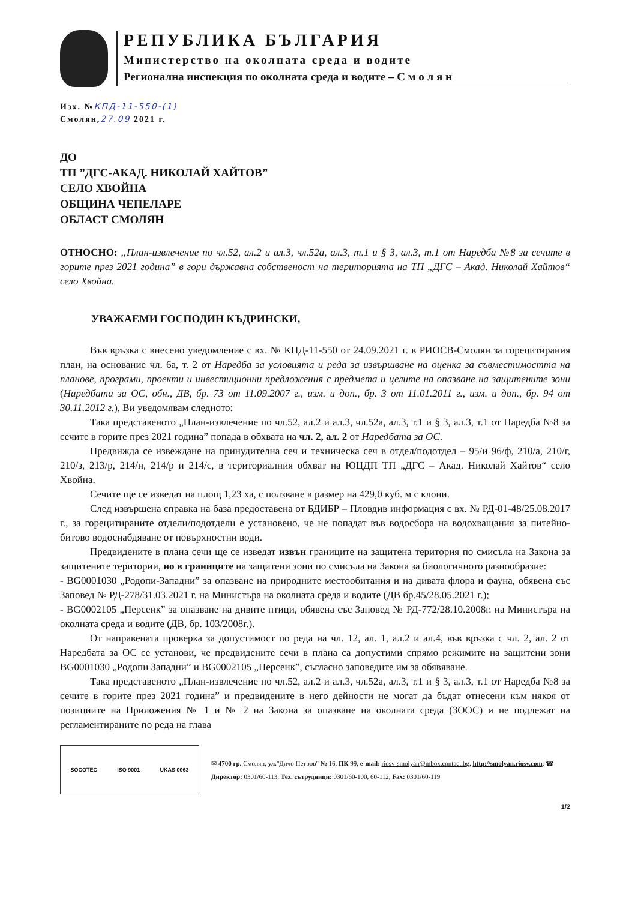РЕПУБЛИКА БЪЛГАРИЯ
Министерство на околната среда и водите
Регионална инспекция по околната среда и водите – С м о л я н
Изх. №КПД-11-550-(1)
Смолян,27.09 2021 г.
ДО
ТП ”ДГС-АКАД. НИКОЛАЙ ХАЙТОВ”
СЕЛО ХВОЙНА
ОБЩИНА ЧЕПЕЛАРЕ
ОБЛАСТ СМОЛЯН
ОТНОСНО: „План-извлечение по чл.52, ал.2 и ал.3, чл.52а, ал.3, т.1 и § 3, ал.3, т.1 от Наредба №8 за сечите в горите през 2021 година” в гори държавна собственост на територията на ТП „ДГС – Акад. Николай Хайтов“ село Хвойна.
УВАЖАЕМИ ГОСПОДИН КЪДРИНСКИ,
Във връзка с внесено уведомление с вх. № КПД-11-550 от 24.09.2021 г. в РИОСВ-Смолян за горецитирания план, на основание чл. 6а, т. 2 от Наредба за условията и реда за извършване на оценка за съвместимостта на планове, програми, проекти и инвестиционни предложения с предмета и целите на опазване на защитените зони (Наредбата за ОС, обн., ДВ, бр. 73 от 11.09.2007 г., изм. и доп., бр. 3 от 11.01.2011 г., изм. и доп., бр. 94 от 30.11.2012 г.), Ви уведомявам следното:
Така представеното „План-извлечение по чл.52, ал.2 и ал.3, чл.52а, ал.3, т.1 и § 3, ал.3, т.1 от Наредба №8 за сечите в горите през 2021 година” попада в обхвата на чл. 2, ал. 2 от Наредбата за ОС.
Предвижда се извеждане на принудителна сеч и техническа сеч в отдел/подотдел – 95/и 96/ф, 210/а, 210/г, 210/з, 213/р, 214/н, 214/р и 214/с, в териториалния обхват на ЮЦДП ТП „ДГС – Акад. Николай Хайтов“ село Хвойна.
Сечите ще се изведат на площ 1,23 ха, с ползване в размер на 429,0 куб. м с клони.
След извършена справка на база предоставена от БДИБР – Пловдив информация с вх. № РД-01-48/25.08.2017 г., за горецитираните отдели/подотдели е установено, че не попадат във водосбора на водохващания за питейно-битово водоснабдяване от повърхностни води.
Предвидените в плана сечи ще се изведат извън границите на защитена територия по смисъла на Закона за защитените територии, но в границите на защитени зони по смисъла на Закона за биологичното разнообразие:
- BG0001030 „Родопи-Западни” за опазване на природните местообитания и на дивата флора и фауна, обявена със Заповед № РД-278/31.03.2021 г. на Министъра на околната среда и водите (ДВ бр.45/28.05.2021 г.);
- BG0002105 „Персенк” за опазване на дивите птици, обявена със Заповед № РД-772/28.10.2008г. на Министъра на околната среда и водите (ДВ, бр. 103/2008г.).
От направената проверка за допустимост по реда на чл. 12, ал. 1, ал.2 и ал.4, във връзка с чл. 2, ал. 2 от Наредбата за ОС се установи, че предвидените сечи в плана са допустими спрямо режимите на защитени зони BG0001030 „Родопи Западни” и BG0002105 „Персенк”, съгласно заповедите им за обявяване.
Така представеното „План-извлечение по чл.52, ал.2 и ал.3, чл.52а, ал.3, т.1 и § 3, ал.3, т.1 от Наредба №8 за сечите в горите през 2021 година” и предвидените в него дейности не могат да бъдат отнесени към някоя от позициите на Приложения № 1 и № 2 на Закона за опазване на околната среда (ЗООС) и не подлежат на регламентираните по реда на глава
SOCOTEC ISO 9001 UKAS 0063
✉ 4700 гр. Смолян, ул."Дичо Петров" № 16, ПК 99, e-mail: riosv-smolyan@mbox.contact.bg, http://smolyan.riosv.com; ☎ Директор: 0301/60-113, Тех. сътрудници: 0301/60-100, 60-112, Fax: 0301/60-119
1/2